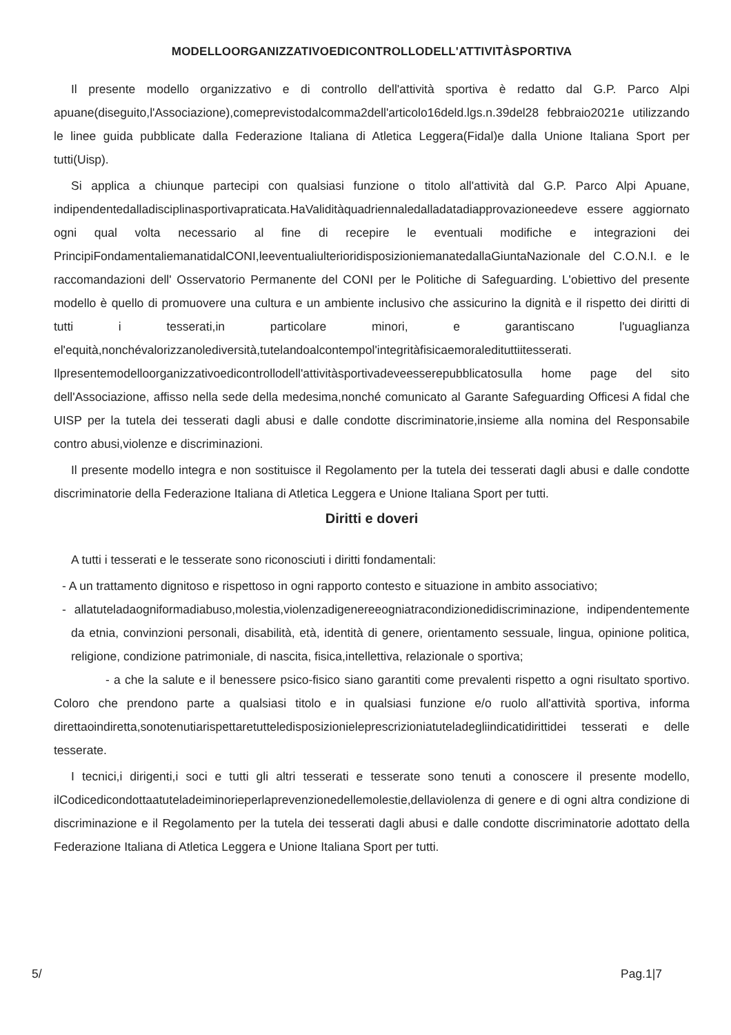MODELLOORGANIZZATIVOEDICONTROLLODELL'ATTIVITÀSPORTIVA
Il presente modello organizzativo e di controllo dell'attività sportiva è redatto dal G.P. Parco Alpi apuane(diseguito,l'Associazione),comeprevistodalcomma2dell'articolo16deld.lgs.n.39del28 febbraio2021e utilizzando le linee guida pubblicate dalla Federazione Italiana di Atletica Leggera(Fidal)e dalla Unione Italiana Sport per tutti(Uisp).
Si applica a chiunque partecipi con qualsiasi funzione o titolo all'attività dal G.P. Parco Alpi Apuane, indipendentedalladisciplinasportivapraticata.HaValiditàquadriennaledalladatadiapprovazioneedeve essere aggiornato ogni qual volta necessario al fine di recepire le eventuali modifiche e integrazioni dei PrincipiFondamentaliemanatidalCONI,leeventualiulterioridisposizioniemanatedallaGiuntaNazionale del C.O.N.I. e le raccomandazioni dell' Osservatorio Permanente del CONI per le Politiche di Safeguarding. L'obiettivo del presente modello è quello di promuovere una cultura e un ambiente inclusivo che assicurino la dignità e il rispetto dei diritti di tutti i tesserati,in particolare minori, e garantiscano l'uguaglianza el'equità,nonchévalorizzanolediversità,tutelandoalcontempol'integritàfisicaemoraledituttiitesserati. Ilpresentemodelloorganizzativoedicontrollodell'attivitàsportivadeveesserepubblicatosulla home page del sito dell'Associazione, affisso nella sede della medesima,nonché comunicato al Garante Safeguarding Officesi A fidal che UISP per la tutela dei tesserati dagli abusi e dalle condotte discriminatorie,insieme alla nomina del Responsabile contro abusi,violenze e discriminazioni.
Il presente modello integra e non sostituisce il Regolamento per la tutela dei tesserati dagli abusi e dalle condotte discriminatorie della Federazione Italiana di Atletica Leggera e Unione Italiana Sport per tutti.
Diritti e doveri
A tutti i tesserati e le tesserate sono riconosciuti i diritti fondamentali:
- A un trattamento dignitoso e rispettoso in ogni rapporto contesto e situazione in ambito associativo;
- allatuteladaogniformadiabuso,molestia,violenzadigenereeogniatracondizionedidiscriminazione, indipendentemente da etnia, convinzioni personali, disabilità, età, identità di genere, orientamento sessuale, lingua, opinione politica, religione, condizione patrimoniale, di nascita, fisica,intellettiva, relazionale o sportiva;
- a che la salute e il benessere psico-fisico siano garantiti come prevalenti rispetto a ogni risultato sportivo. Coloro che prendono parte a qualsiasi titolo e in qualsiasi funzione e/o ruolo all'attività sportiva, informa direttaoindiretta,sonotenutiarispettaretutteledisposizionieleprescrizioniatuteladegliindicatidirittidei tesserati e delle tesserate.
I tecnici,i dirigenti,i soci e tutti gli altri tesserati e tesserate sono tenuti a conoscere il presente modello, ilCodicedicondottaatuteladeiminorieperlaprevenzionedellemolestie,dellaviolenza di genere e di ogni altra condizione di discriminazione e il Regolamento per la tutela dei tesserati dagli abusi e dalle condotte discriminatorie adottato della Federazione Italiana di Atletica Leggera e Unione Italiana Sport per tutti.
5/ Pag.1|7